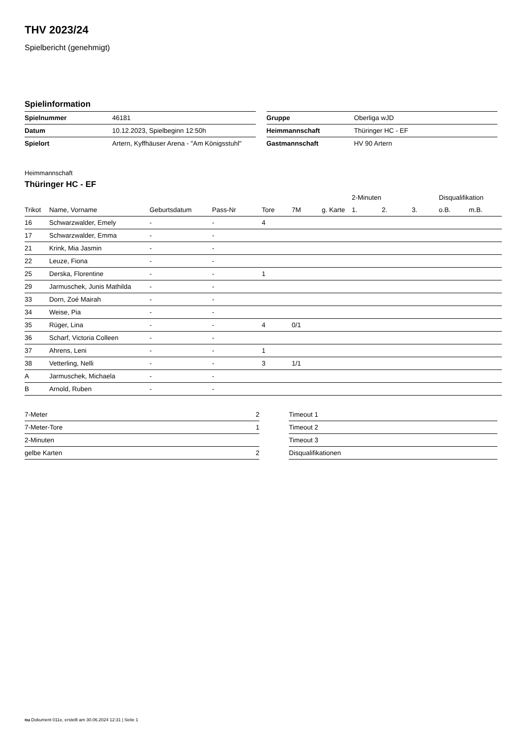THV 2023/24
Spielbericht (genehmigt)
Spielinformation
| Spielnummer | 46181 |
| Datum | 10.12.2023, Spielbeginn 12:50h |
| Spielort | Artern, Kyffhäuser Arena - "Am Königsstuhl" |
| Gruppe | Oberliga wJD |
| Heimmannschaft | Thüringer HC - EF |
| Gastmannschaft | HV 90 Artern |
Heimmannschaft
Thüringer HC - EF
| | | | | | | | 2-Minuten | | | Disqualifikation | |
| --- | --- | --- | --- | --- | --- | --- | --- | --- | --- | --- | --- |
| Trikot | Name, Vorname | Geburtsdatum | Pass-Nr | Tore | 7M | g. Karte | 1. | 2. | 3. | o.B. | m.B. |
| 16 | Schwarzwalder, Emely | - | - | 4 | | | | | | | |
| 17 | Schwarzwalder, Emma | - | - | | | | | | | | |
| 21 | Krink, Mia Jasmin | - | - | | | | | | | | |
| 22 | Leuze, Fiona | - | - | | | | | | | | |
| 25 | Derska, Florentine | - | - | 1 | | | | | | | |
| 29 | Jarmuschek, Junis Mathilda | - | - | | | | | | | | |
| 33 | Dorn, Zoé Mairah | - | - | | | | | | | | |
| 34 | Weise, Pia | - | - | | | | | | | | |
| 35 | Rüger, Lina | - | - | 4 | 0/1 | | | | | | |
| 36 | Scharf, Victoria Colleen | - | - | | | | | | | | |
| 37 | Ahrens, Leni | - | - | 1 | | | | | | | |
| 38 | Vetterling, Nelli | - | - | 3 | 1/1 | | | | | | |
| A | Jarmuschek, Michaela | - | - | | | | | | | | |
| B | Arnold, Ruben | - | - | | | | | | | | |
| 7-Meter | 2 |
| 7-Meter-Tore | 1 |
| 2-Minuten | |
| gelbe Karten | 2 |
| Timeout 1 |
| Timeout 2 |
| Timeout 3 |
| Disqualifikationen |
nu.Dokument 011e, erstellt am 30.06.2024 12:31 | Seite 1